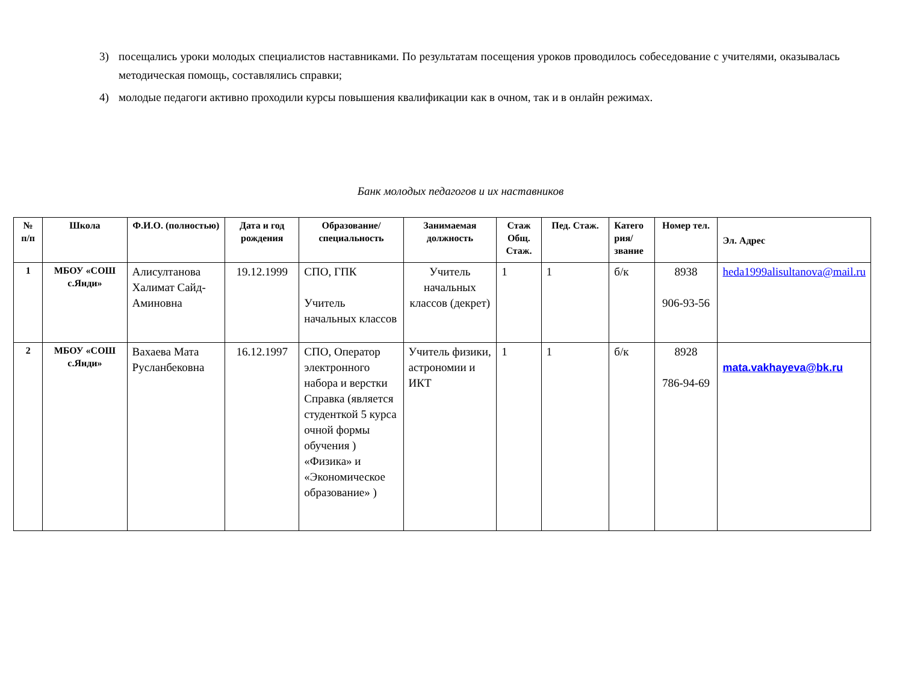3) посещались уроки молодых специалистов наставниками. По результатам посещения уроков проводилось собеседование с учителями, оказывалась методическая помощь, составлялись справки;
4) молодые педагоги активно проходили курсы повышения квалификации как в очном, так и в онлайн режимах.
Банк молодых педагогов и их наставников
| № п/п | Школа | Ф.И.О. (полностью) | Дата и год рождения | Образование/ специальность | Занимаемая должность | Стаж Общ. Стаж. | Пед. Стаж. | Катего рия/ звание | Номер тел. | Эл. Адрес |
| --- | --- | --- | --- | --- | --- | --- | --- | --- | --- | --- |
| 1 | МБОУ «СОШ с.Янди» | Алисултанова Халимат Сайд-Аминовна | 19.12.1999 | СПО, ГПК Учитель начальных классов | Учитель начальных классов (декрет) | 1 | 1 | б/к | 8938 906-93-56 | heda1999alisultanova@mail.ru |
| 2 | МБОУ «СОШ с.Янди» | Вахаева Мата Русланбековна | 16.12.1997 | СПО, Оператор электронного набора и верстки Справка (является студенткой 5 курса очной формы обучения ) «Физика» и «Экономическое образование» ) | Учитель физики, астрономии и ИКТ | 1 | 1 | б/к | 8928 786-94-69 | mata.vakhayeva@bk.ru |